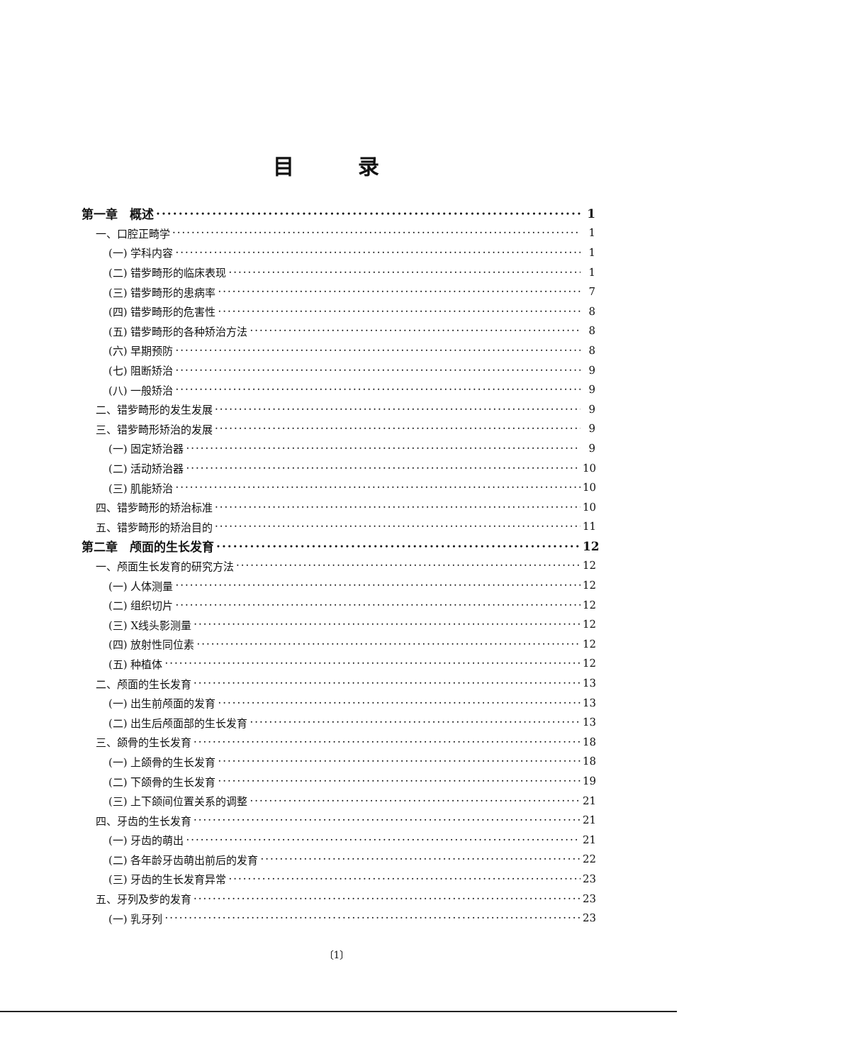目 录
第一章　概述 1
一、口腔正畸学 1
(一) 学科内容 1
(二) 错㱔畸形的临床表现 1
(三) 错㱔畸形的患病率 7
(四) 错㱔畸形的危害性 8
(五) 错㱔畸形的各种矫治方法 8
(六) 早期预防 8
(七) 阻断矫治 9
(八) 一般矫治 9
二、错㱔畸形的发生发展 9
三、错㱔畸形矫治的发展 9
(一) 固定矫治器 9
(二) 活动矫治器 10
(三) 肌能矫治 10
四、错㱔畸形的矫治标准 10
五、错㱔畸形的矫治目的 11
第二章　颅面的生长发育 12
一、颅面生长发育的研究方法 12
(一) 人体测量 12
(二) 组织切片 12
(三) X线头影测量 12
(四) 放射性同位素 12
(五) 种植体 12
二、颅面的生长发育 13
(一) 出生前颅面的发育 13
(二) 出生后颅面部的生长发育 13
三、颌骨的生长发育 18
(一) 上颌骨的生长发育 18
(二) 下颌骨的生长发育 19
(三) 上下颌间位置关系的调整 21
四、牙齿的生长发育 21
(一) 牙齿的萌出 21
(二) 各年龄牙齿萌出前后的发育 22
(三) 牙齿的生长发育异常 23
五、牙列及㱔的发育 23
(一) 乳牙列 23
〔1〕